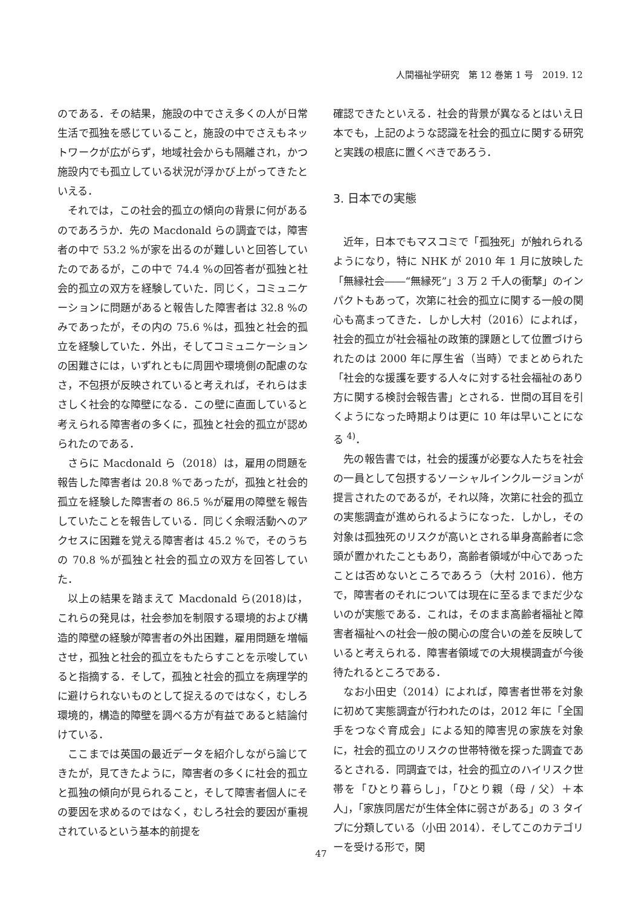人間福祉学研究　第 12 巻第 1 号　2019. 12
のである．その結果，施設の中でさえ多くの人が日常生活で孤独を感じていること，施設の中でさえもネットワークが広がらず，地域社会からも隔離され，かつ施設内でも孤立している状況が浮かび上がってきたといえる．
それでは，この社会的孤立の傾向の背景に何があるのであろうか．先の Macdonald らの調査では，障害者の中で 53.2 %が家を出るのが難しいと回答していたのであるが，この中で 74.4 %の回答者が孤独と社会的孤立の双方を経験していた．同じく，コミュニケーションに問題があると報告した障害者は 32.8 %のみであったが，その内の 75.6 %は，孤独と社会的孤立を経験していた．外出，そしてコミュニケーションの困難さには，いずれともに周囲や環境側の配慮のなさ，不包摂が反映されていると考えれば，それらはまさしく社会的な障壁になる．この壁に直面していると考えられる障害者の多くに，孤独と社会的孤立が認められたのである．
さらに Macdonald ら（2018）は，雇用の問題を報告した障害者は 20.8 %であったが，孤独と社会的孤立を経験した障害者の 86.5 %が雇用の障壁を報告していたことを報告している．同じく余暇活動へのアクセスに困難を覚える障害者は 45.2 %で，そのうちの 70.8 %が孤独と社会的孤立の双方を回答していた．
以上の結果を踏まえて Macdonald ら(2018)は，これらの発見は，社会参加を制限する環境的および構造的障壁の経験が障害者の外出困難，雇用問題を増幅させ，孤独と社会的孤立をもたらすことを示唆していると指摘する．そして，孤独と社会的孤立を病理学的に避けられないものとして捉えるのではなく，むしろ環境的，構造的障壁を調べる方が有益であると結論付けている．
ここまでは英国の最近データを紹介しながら論じてきたが，見てきたように，障害者の多くに社会的孤立と孤独の傾向が見られること，そして障害者個人にその要因を求めるのではなく，むしろ社会的要因が重視されているという基本的前提を
確認できたといえる．社会的背景が異なるとはいえ日本でも，上記のような認識を社会的孤立に関する研究と実践の根底に置くべきであろう．
3. 日本での実態
近年，日本でもマスコミで「孤独死」が触れられるようになり，特に NHK が 2010 年 1 月に放映した「無縁社会――“無縁死”」3 万 2 千人の衝撃」のインパクトもあって，次第に社会的孤立に関する一般の関心も高まってきた．しかし大村（2016）によれば，社会的孤立が社会福祉の政策的課題として位置づけられたのは 2000 年に厚生省（当時）でまとめられた「社会的な援護を要する人々に対する社会福祉のあり方に関する検討会報告書」とされる．世間の耳目を引くようになった時期よりは更に 10 年は早いことになる <sup>4)</sup>．
先の報告書では，社会的援護が必要な人たちを社会の一員として包摂するソーシャルインクルージョンが提言されたのであるが，それ以降，次第に社会的孤立の実態調査が進められるようになった．しかし，その対象は孤独死のリスクが高いとされる単身高齢者に念頭が置かれたこともあり，高齢者領域が中心であったことは否めないところであろう（大村 2016）．他方で，障害者のそれについては現在に至るまでまだ少ないのが実態である．これは，そのまま高齢者福祉と障害者福祉への社会一般の関心の度合いの差を反映していると考えられる．障害者領域での大規模調査が今後待たれるところである．
なお小田史（2014）によれば，障害者世帯を対象に初めて実態調査が行われたのは，2012 年に「全国手をつなぐ育成会」による知的障害児の家族を対象に，社会的孤立のリスクの世帯特徴を探った調査であるとされる．同調査では，社会的孤立のハイリスク世帯を「ひとり暮らし」，「ひとり親（母 / 父）＋本人」，「家族同居だが生体全体に弱さがある」の 3 タイプに分類している（小田 2014）．そしてこのカテゴリーを受ける形で，関
47